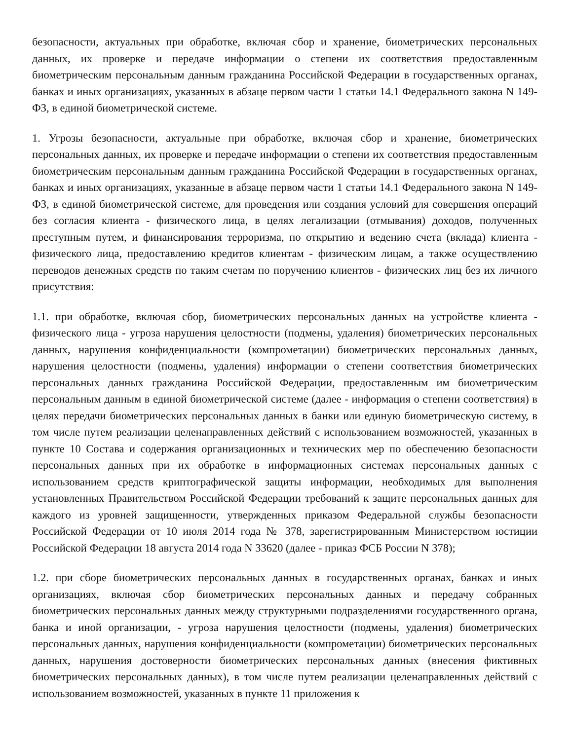безопасности, актуальных при обработке, включая сбор и хранение, биометрических персональных данных, их проверке и передаче информации о степени их соответствия предоставленным биометрическим персональным данным гражданина Российской Федерации в государственных органах, банках и иных организациях, указанных в абзаце первом части 1 статьи 14.1 Федерального закона N 149-ФЗ, в единой биометрической системе.
1. Угрозы безопасности, актуальные при обработке, включая сбор и хранение, биометрических персональных данных, их проверке и передаче информации о степени их соответствия предоставленным биометрическим персональным данным гражданина Российской Федерации в государственных органах, банках и иных организациях, указанные в абзаце первом части 1 статьи 14.1 Федерального закона N 149-ФЗ, в единой биометрической системе, для проведения или создания условий для совершения операций без согласия клиента - физического лица, в целях легализации (отмывания) доходов, полученных преступным путем, и финансирования терроризма, по открытию и ведению счета (вклада) клиента - физического лица, предоставлению кредитов клиентам - физическим лицам, а также осуществлению переводов денежных средств по таким счетам по поручению клиентов - физических лиц без их личного присутствия:
1.1. при обработке, включая сбор, биометрических персональных данных на устройстве клиента - физического лица - угроза нарушения целостности (подмены, удаления) биометрических персональных данных, нарушения конфиденциальности (компрометации) биометрических персональных данных, нарушения целостности (подмены, удаления) информации о степени соответствия биометрических персональных данных гражданина Российской Федерации, предоставленным им биометрическим персональным данным в единой биометрической системе (далее - информация о степени соответствия) в целях передачи биометрических персональных данных в банки или единую биометрическую систему, в том числе путем реализации целенаправленных действий с использованием возможностей, указанных в пункте 10 Состава и содержания организационных и технических мер по обеспечению безопасности персональных данных при их обработке в информационных системах персональных данных с использованием средств криптографической защиты информации, необходимых для выполнения установленных Правительством Российской Федерации требований к защите персональных данных для каждого из уровней защищенности, утвержденных приказом Федеральной службы безопасности Российской Федерации от 10 июля 2014 года № 378, зарегистрированным Министерством юстиции Российской Федерации 18 августа 2014 года N 33620 (далее - приказ ФСБ России N 378);
1.2. при сборе биометрических персональных данных в государственных органах, банках и иных организациях, включая сбор биометрических персональных данных и передачу собранных биометрических персональных данных между структурными подразделениями государственного органа, банка и иной организации, - угроза нарушения целостности (подмены, удаления) биометрических персональных данных, нарушения конфиденциальности (компрометации) биометрических персональных данных, нарушения достоверности биометрических персональных данных (внесения фиктивных биометрических персональных данных), в том числе путем реализации целенаправленных действий с использованием возможностей, указанных в пункте 11 приложения к